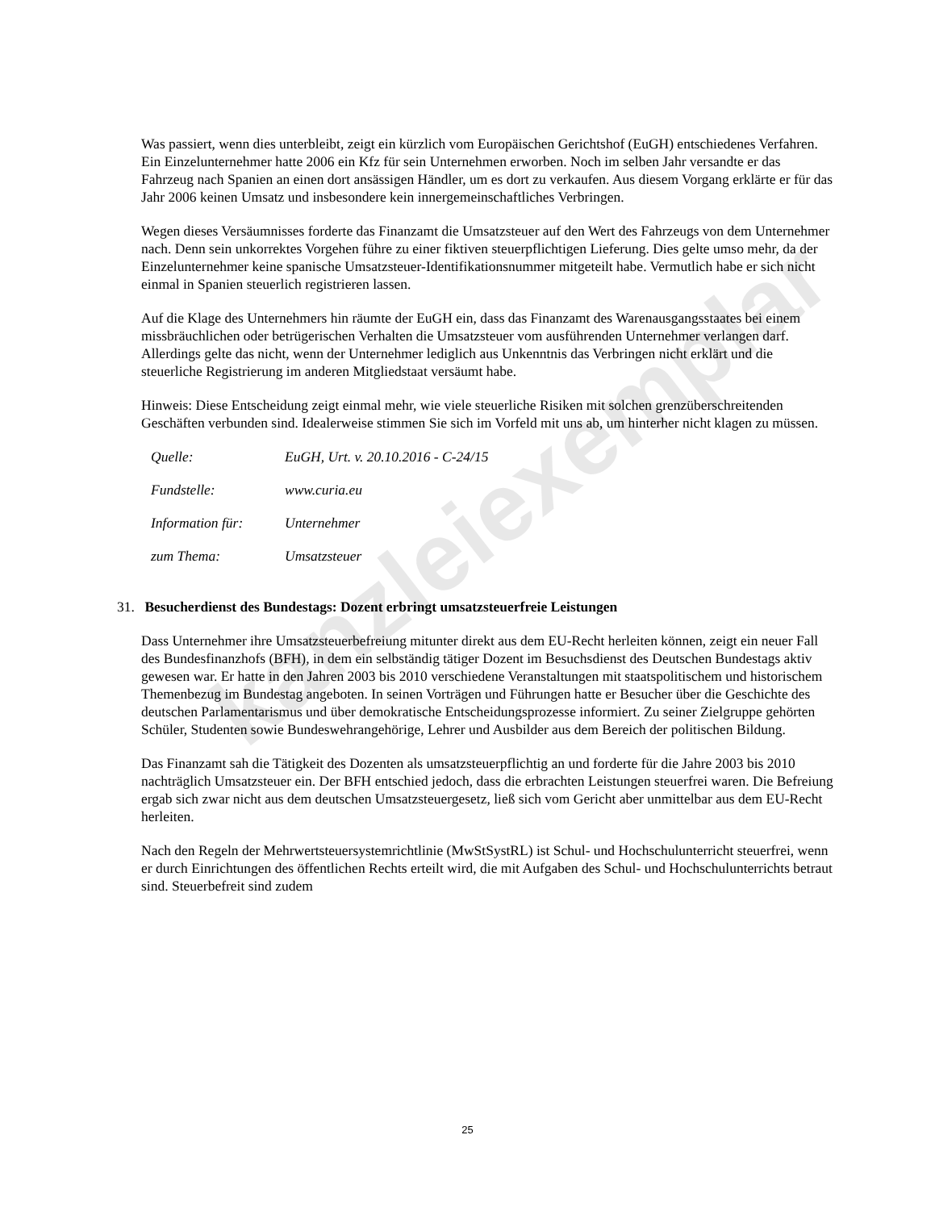kanzleiexemplar
Was passiert, wenn dies unterbleibt, zeigt ein kürzlich vom Europäischen Gerichtshof (EuGH) entschiedenes Verfahren. Ein Einzelunternehmer hatte 2006 ein Kfz für sein Unternehmen erworben. Noch im selben Jahr versandte er das Fahrzeug nach Spanien an einen dort ansässigen Händler, um es dort zu verkaufen. Aus diesem Vorgang erklärte er für das Jahr 2006 keinen Umsatz und insbesondere kein innergemeinschaftliches Verbringen.
Wegen dieses Versäumnisses forderte das Finanzamt die Umsatzsteuer auf den Wert des Fahrzeugs von dem Unternehmer nach. Denn sein unkorrektes Vorgehen führe zu einer fiktiven steuerpflichtigen Lieferung. Dies gelte umso mehr, da der Einzelunternehmer keine spanische Umsatzsteuer-Identifikationsnummer mitgeteilt habe. Vermutlich habe er sich nicht einmal in Spanien steuerlich registrieren lassen.
Auf die Klage des Unternehmers hin räumte der EuGH ein, dass das Finanzamt des Warenausgangsstaates bei einem missbräuchlichen oder betrügerischen Verhalten die Umsatzsteuer vom ausführenden Unternehmer verlangen darf. Allerdings gelte das nicht, wenn der Unternehmer lediglich aus Unkenntnis das Verbringen nicht erklärt und die steuerliche Registrierung im anderen Mitgliedstaat versäumt habe.
Hinweis: Diese Entscheidung zeigt einmal mehr, wie viele steuerliche Risiken mit solchen grenzüberschreitenden Geschäften verbunden sind. Idealerweise stimmen Sie sich im Vorfeld mit uns ab, um hinterher nicht klagen zu müssen.
| Quelle: | EuGH, Urt. v. 20.10.2016 - C-24/15 |
| Fundstelle: | www.curia.eu |
| Information für: | Unternehmer |
| zum Thema: | Umsatzsteuer |
31. Besucherdienst des Bundestags: Dozent erbringt umsatzsteuerfreie Leistungen
Dass Unternehmer ihre Umsatzsteuerbefreiung mitunter direkt aus dem EU-Recht herleiten können, zeigt ein neuer Fall des Bundesfinanzhofs (BFH), in dem ein selbständig tätiger Dozent im Besuchsdienst des Deutschen Bundestags aktiv gewesen war. Er hatte in den Jahren 2003 bis 2010 verschiedene Veranstaltungen mit staatspolitischem und historischem Themenbezug im Bundestag angeboten. In seinen Vorträgen und Führungen hatte er Besucher über die Geschichte des deutschen Parlamentarismus und über demokratische Entscheidungsprozesse informiert. Zu seiner Zielgruppe gehörten Schüler, Studenten sowie Bundeswehrangehörige, Lehrer und Ausbilder aus dem Bereich der politischen Bildung.
Das Finanzamt sah die Tätigkeit des Dozenten als umsatzsteuerpflichtig an und forderte für die Jahre 2003 bis 2010 nachträglich Umsatzsteuer ein. Der BFH entschied jedoch, dass die erbrachten Leistungen steuerfrei waren. Die Befreiung ergab sich zwar nicht aus dem deutschen Umsatzsteuergesetz, ließ sich vom Gericht aber unmittelbar aus dem EU-Recht herleiten.
Nach den Regeln der Mehrwertsteuersystemrichtlinie (MwStSystRL) ist Schul- und Hochschulunterricht steuerfrei, wenn er durch Einrichtungen des öffentlichen Rechts erteilt wird, die mit Aufgaben des Schul- und Hochschulunterrichts betraut sind. Steuerbefreit sind zudem
25